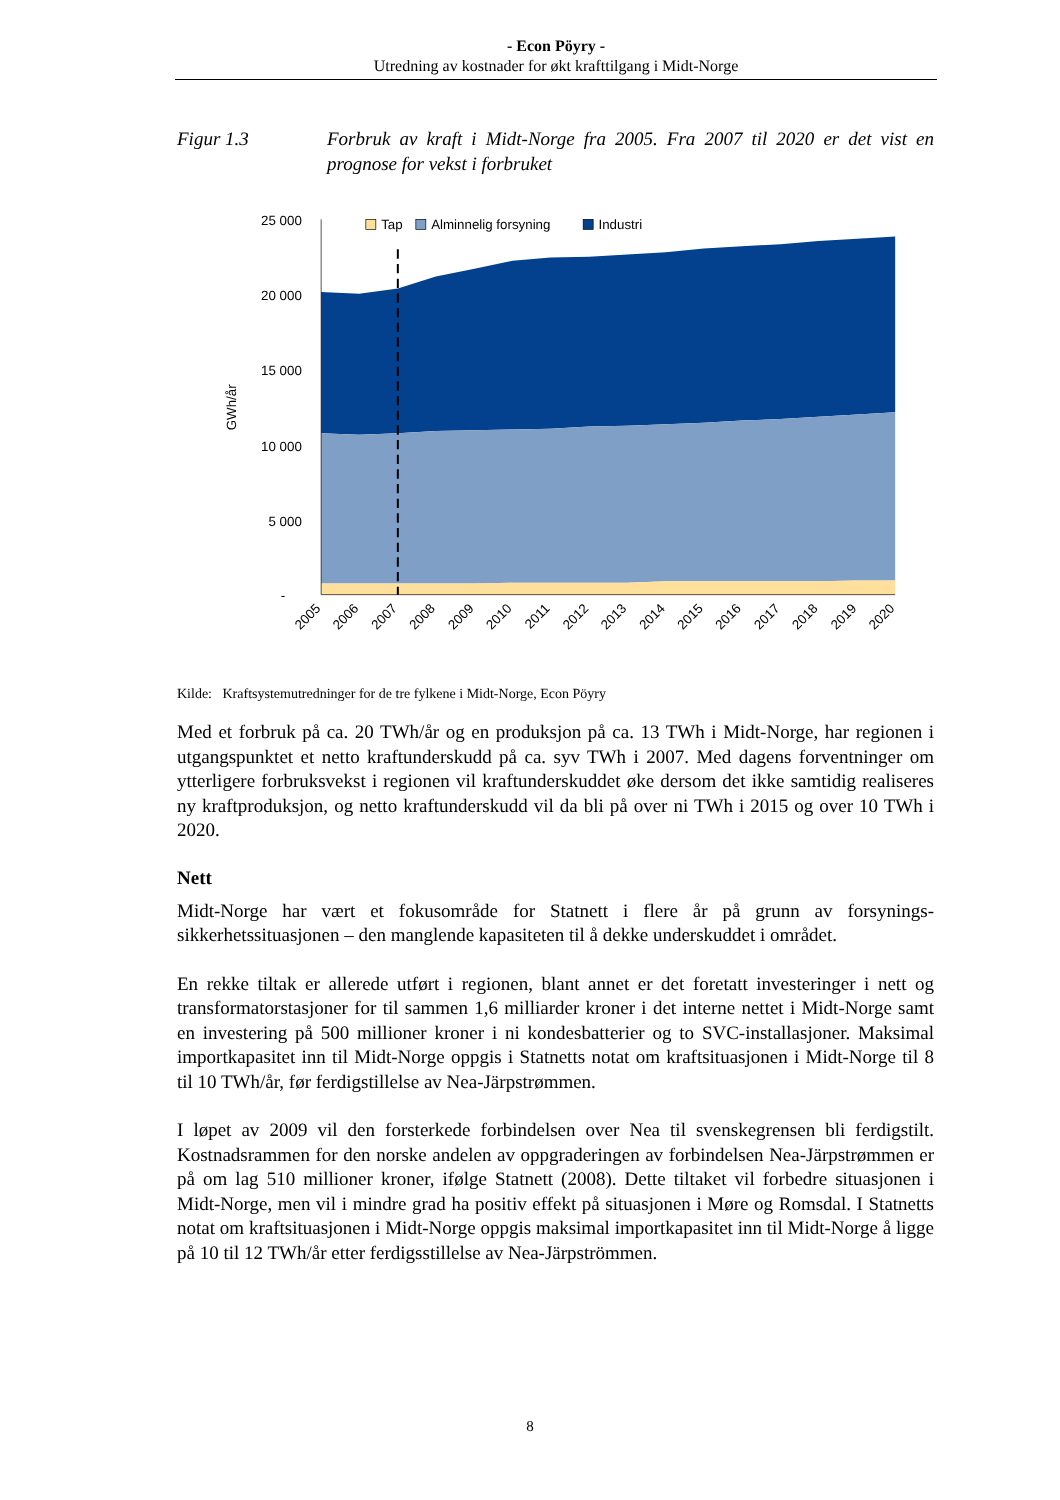- Econ Pöyry -
Utredning av kostnader for økt krafttilgang i Midt-Norge
Figur 1.3 Forbruk av kraft i Midt-Norge fra 2005. Fra 2007 til 2020 er det vist en prognose for vekst i forbruket
25 000
20 000
15 000
10 000
5 000
-
GWh/år
Tap
Alminnelig forsyning
Industri
2005
2006
2007
2008
2009
2010
2011
2012
2013
2014
2015
2016
2017
2018
2019
2020
Kilde: Kraftsystemutredninger for de tre fylkene i Midt-Norge, Econ Pöyry
Med et forbruk på ca. 20 TWh/år og en produksjon på ca. 13 TWh i Midt-Norge, har regionen i utgangspunktet et netto kraftunderskudd på ca. syv TWh i 2007. Med dagens forventninger om ytterligere forbruksvekst i regionen vil kraftunderskuddet øke dersom det ikke samtidig realiseres ny kraftproduksjon, og netto kraftunderskudd vil da bli på over ni TWh i 2015 og over 10 TWh i 2020.
Nett
Midt-Norge har vært et fokusområde for Statnett i flere år på grunn av forsynings-sikkerhetssituasjonen – den manglende kapasiteten til å dekke underskuddet i området.
En rekke tiltak er allerede utført i regionen, blant annet er det foretatt investeringer i nett og transformatorstasjoner for til sammen 1,6 milliarder kroner i det interne nettet i Midt-Norge samt en investering på 500 millioner kroner i ni kondesbatterier og to SVC-installasjoner. Maksimal importkapasitet inn til Midt-Norge oppgis i Statnetts notat om kraftsituasjonen i Midt-Norge til 8 til 10 TWh/år, før ferdigstillelse av Nea-Järpstrømmen.
I løpet av 2009 vil den forsterkede forbindelsen over Nea til svenskegrensen bli ferdigstilt. Kostnadsrammen for den norske andelen av oppgraderingen av forbindelsen Nea-Järpstrømmen er på om lag 510 millioner kroner, ifølge Statnett (2008). Dette tiltaket vil forbedre situasjonen i Midt-Norge, men vil i mindre grad ha positiv effekt på situasjonen i Møre og Romsdal. I Statnetts notat om kraftsituasjonen i Midt-Norge oppgis maksimal importkapasitet inn til Midt-Norge å ligge på 10 til 12 TWh/år etter ferdigsstillelse av Nea-Järpströmmen.
8